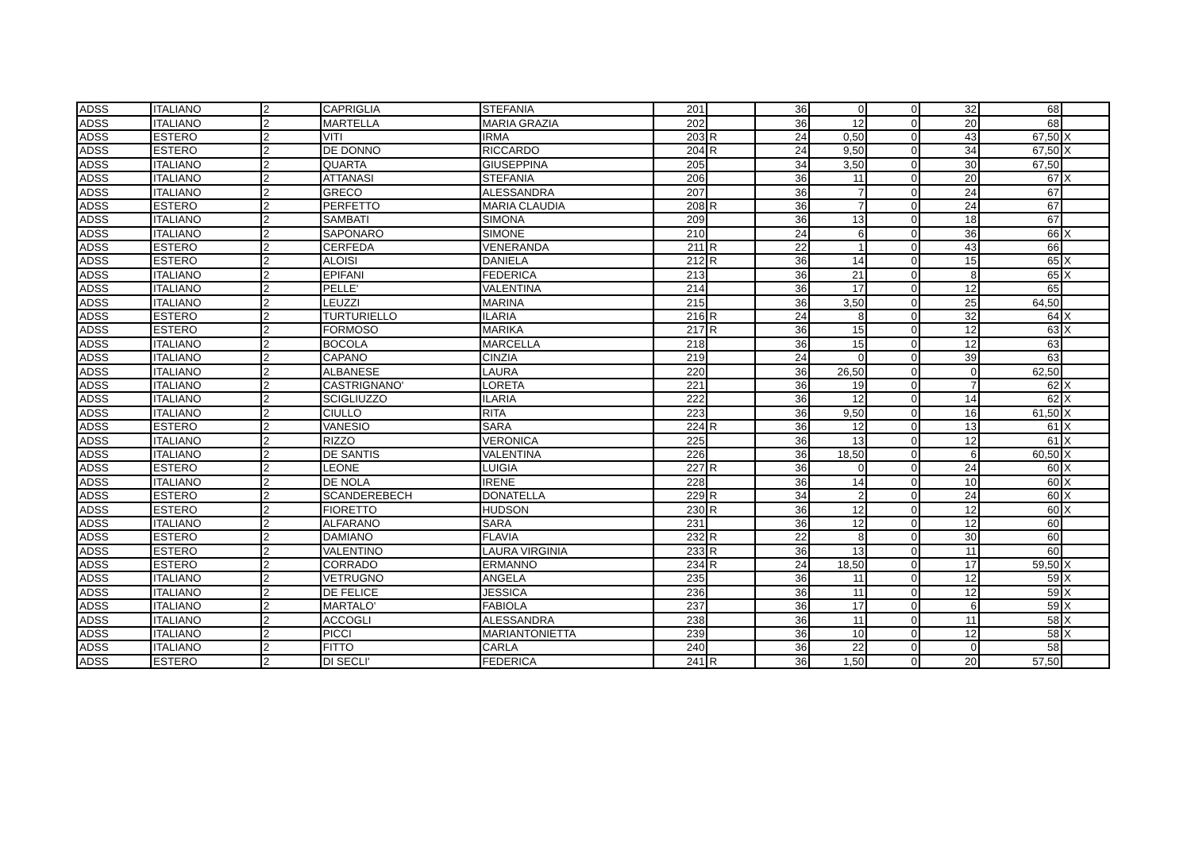| ADSS | ITALIANO | 2 | CAPRIGLIA | STEFANIA | 201 | | 36 | 0 | 0 | 32 | 68 | |
| ADSS | ITALIANO | 2 | MARTELLA | MARIA GRAZIA | 202 | | 36 | 12 | 0 | 20 | 68 | |
| ADSS | ESTERO | 2 | VITI | IRMA | 203 | R | 24 | 0,50 | 0 | 43 | 67,50 | X |
| ADSS | ESTERO | 2 | DE DONNO | RICCARDO | 204 | R | 24 | 9,50 | 0 | 34 | 67,50 | X |
| ADSS | ITALIANO | 2 | QUARTA | GIUSEPPINA | 205 | | 34 | 3,50 | 0 | 30 | 67,50 | |
| ADSS | ITALIANO | 2 | ATTANASI | STEFANIA | 206 | | 36 | 11 | 0 | 20 | 67 | X |
| ADSS | ITALIANO | 2 | GRECO | ALESSANDRA | 207 | | 36 | 7 | 0 | 24 | 67 | |
| ADSS | ESTERO | 2 | PERFETTO | MARIA CLAUDIA | 208 | R | 36 | 7 | 0 | 24 | 67 | |
| ADSS | ITALIANO | 2 | SAMBATI | SIMONA | 209 | | 36 | 13 | 0 | 18 | 67 | |
| ADSS | ITALIANO | 2 | SAPONARO | SIMONE | 210 | | 24 | 6 | 0 | 36 | 66 | X |
| ADSS | ESTERO | 2 | CERFEDA | VENERANDA | 211 | R | 22 | 1 | 0 | 43 | 66 | |
| ADSS | ESTERO | 2 | ALOISI | DANIELA | 212 | R | 36 | 14 | 0 | 15 | 65 | X |
| ADSS | ITALIANO | 2 | EPIFANI | FEDERICA | 213 | | 36 | 21 | 0 | 8 | 65 | X |
| ADSS | ITALIANO | 2 | PELLE' | VALENTINA | 214 | | 36 | 17 | 0 | 12 | 65 | |
| ADSS | ITALIANO | 2 | LEUZZI | MARINA | 215 | | 36 | 3,50 | 0 | 25 | 64,50 | |
| ADSS | ESTERO | 2 | TURTURIELLO | ILARIA | 216 | R | 24 | 8 | 0 | 32 | 64 | X |
| ADSS | ESTERO | 2 | FORMOSO | MARIKA | 217 | R | 36 | 15 | 0 | 12 | 63 | X |
| ADSS | ITALIANO | 2 | BOCOLA | MARCELLA | 218 | | 36 | 15 | 0 | 12 | 63 | |
| ADSS | ITALIANO | 2 | CAPANO | CINZIA | 219 | | 24 | 0 | 0 | 39 | 63 | |
| ADSS | ITALIANO | 2 | ALBANESE | LAURA | 220 | | 36 | 26,50 | 0 | 0 | 62,50 | |
| ADSS | ITALIANO | 2 | CASTRIGNANO' | LORETA | 221 | | 36 | 19 | 0 | 7 | 62 | X |
| ADSS | ITALIANO | 2 | SCIGLIUZZO | ILARIA | 222 | | 36 | 12 | 0 | 14 | 62 | X |
| ADSS | ITALIANO | 2 | CIULLO | RITA | 223 | | 36 | 9,50 | 0 | 16 | 61,50 | X |
| ADSS | ESTERO | 2 | VANESIO | SARA | 224 | R | 36 | 12 | 0 | 13 | 61 | X |
| ADSS | ITALIANO | 2 | RIZZO | VERONICA | 225 | | 36 | 13 | 0 | 12 | 61 | X |
| ADSS | ITALIANO | 2 | DE SANTIS | VALENTINA | 226 | | 36 | 18,50 | 0 | 6 | 60,50 | X |
| ADSS | ESTERO | 2 | LEONE | LUIGIA | 227 | R | 36 | 0 | 0 | 24 | 60 | X |
| ADSS | ITALIANO | 2 | DE NOLA | IRENE | 228 | | 36 | 14 | 0 | 10 | 60 | X |
| ADSS | ESTERO | 2 | SCANDEREBECH | DONATELLA | 229 | R | 34 | 2 | 0 | 24 | 60 | X |
| ADSS | ESTERO | 2 | FIORETTO | HUDSON | 230 | R | 36 | 12 | 0 | 12 | 60 | X |
| ADSS | ITALIANO | 2 | ALFARANO | SARA | 231 | | 36 | 12 | 0 | 12 | 60 | |
| ADSS | ESTERO | 2 | DAMIANO | FLAVIA | 232 | R | 22 | 8 | 0 | 30 | 60 | |
| ADSS | ESTERO | 2 | VALENTINO | LAURA VIRGINIA | 233 | R | 36 | 13 | 0 | 11 | 60 | |
| ADSS | ESTERO | 2 | CORRADO | ERMANNO | 234 | R | 24 | 18,50 | 0 | 17 | 59,50 | X |
| ADSS | ITALIANO | 2 | VETRUGNO | ANGELA | 235 | | 36 | 11 | 0 | 12 | 59 | X |
| ADSS | ITALIANO | 2 | DE FELICE | JESSICA | 236 | | 36 | 11 | 0 | 12 | 59 | X |
| ADSS | ITALIANO | 2 | MARTALO' | FABIOLA | 237 | | 36 | 17 | 0 | 6 | 59 | X |
| ADSS | ITALIANO | 2 | ACCOGLI | ALESSANDRA | 238 | | 36 | 11 | 0 | 11 | 58 | X |
| ADSS | ITALIANO | 2 | PICCI | MARIANTONIETTA | 239 | | 36 | 10 | 0 | 12 | 58 | X |
| ADSS | ITALIANO | 2 | FITTO | CARLA | 240 | | 36 | 22 | 0 | 0 | 58 | |
| ADSS | ESTERO | 2 | DI SECLI' | FEDERICA | 241 | R | 36 | 1,50 | 0 | 20 | 57,50 | |